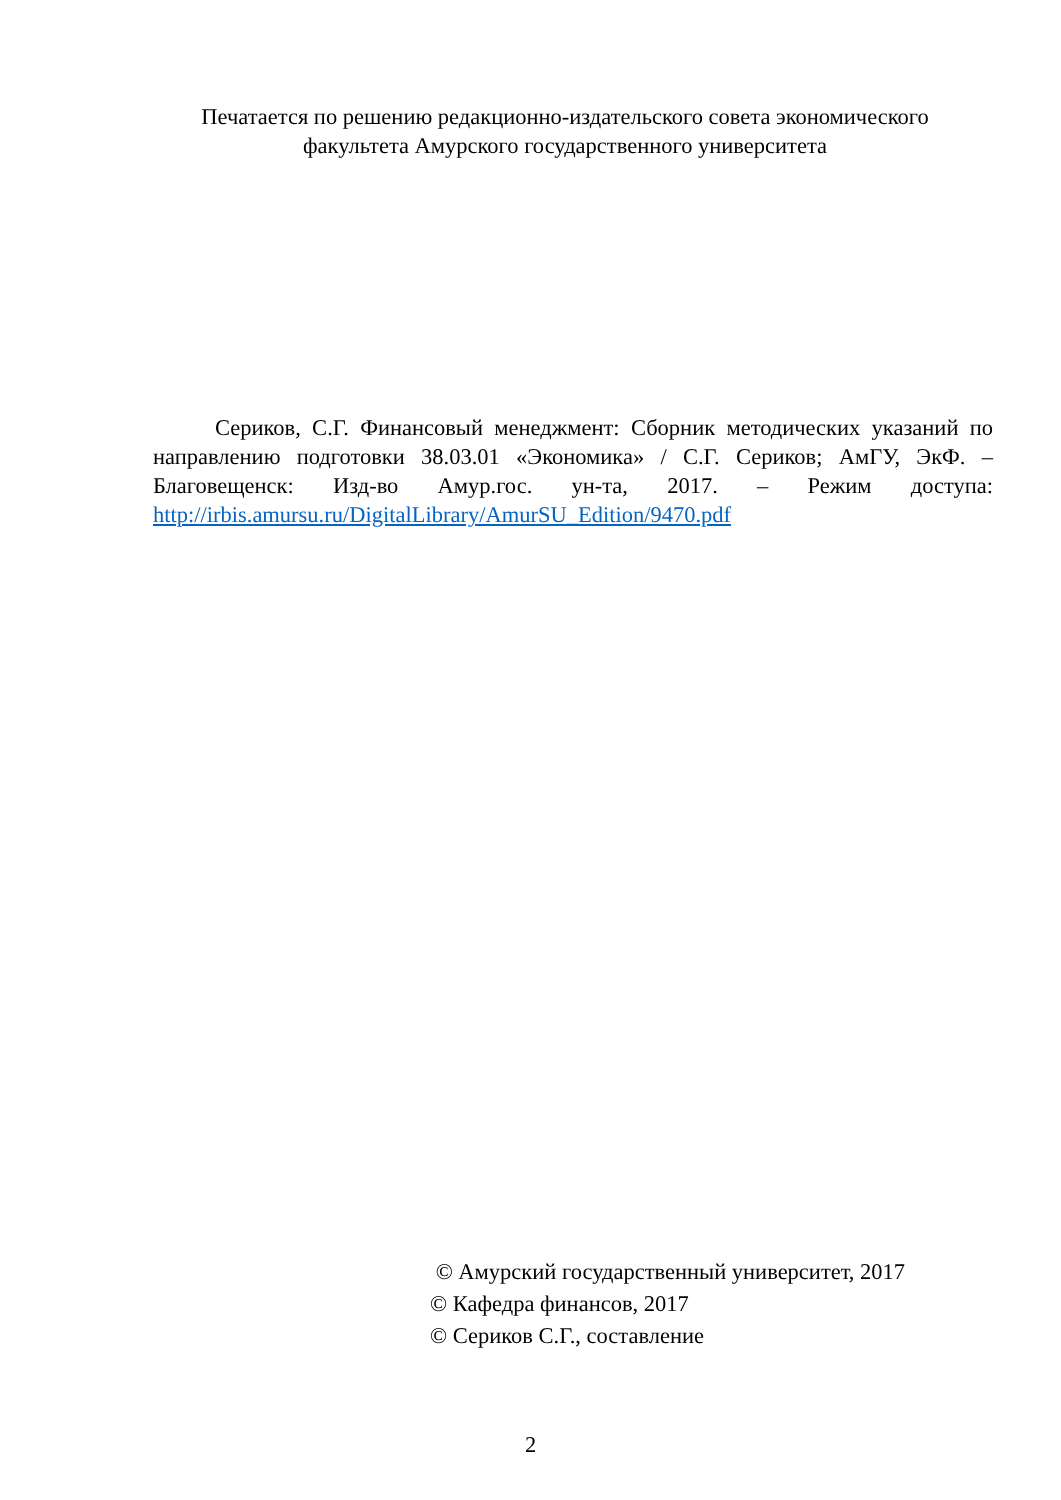Печатается по решению редакционно-издательского совета экономического факультета Амурского государственного университета
Сериков, С.Г. Финансовый менеджмент: Сборник методических указаний по направлению подготовки 38.03.01 «Экономика» / С.Г. Сериков; АмГУ, ЭкФ. – Благовещенск: Изд-во Амур.гос. ун-та, 2017. – Режим доступа: http://irbis.amursu.ru/DigitalLibrary/AmurSU_Edition/9470.pdf
© Амурский государственный университет, 2017
© Кафедра финансов, 2017
© Сериков С.Г., составление
2